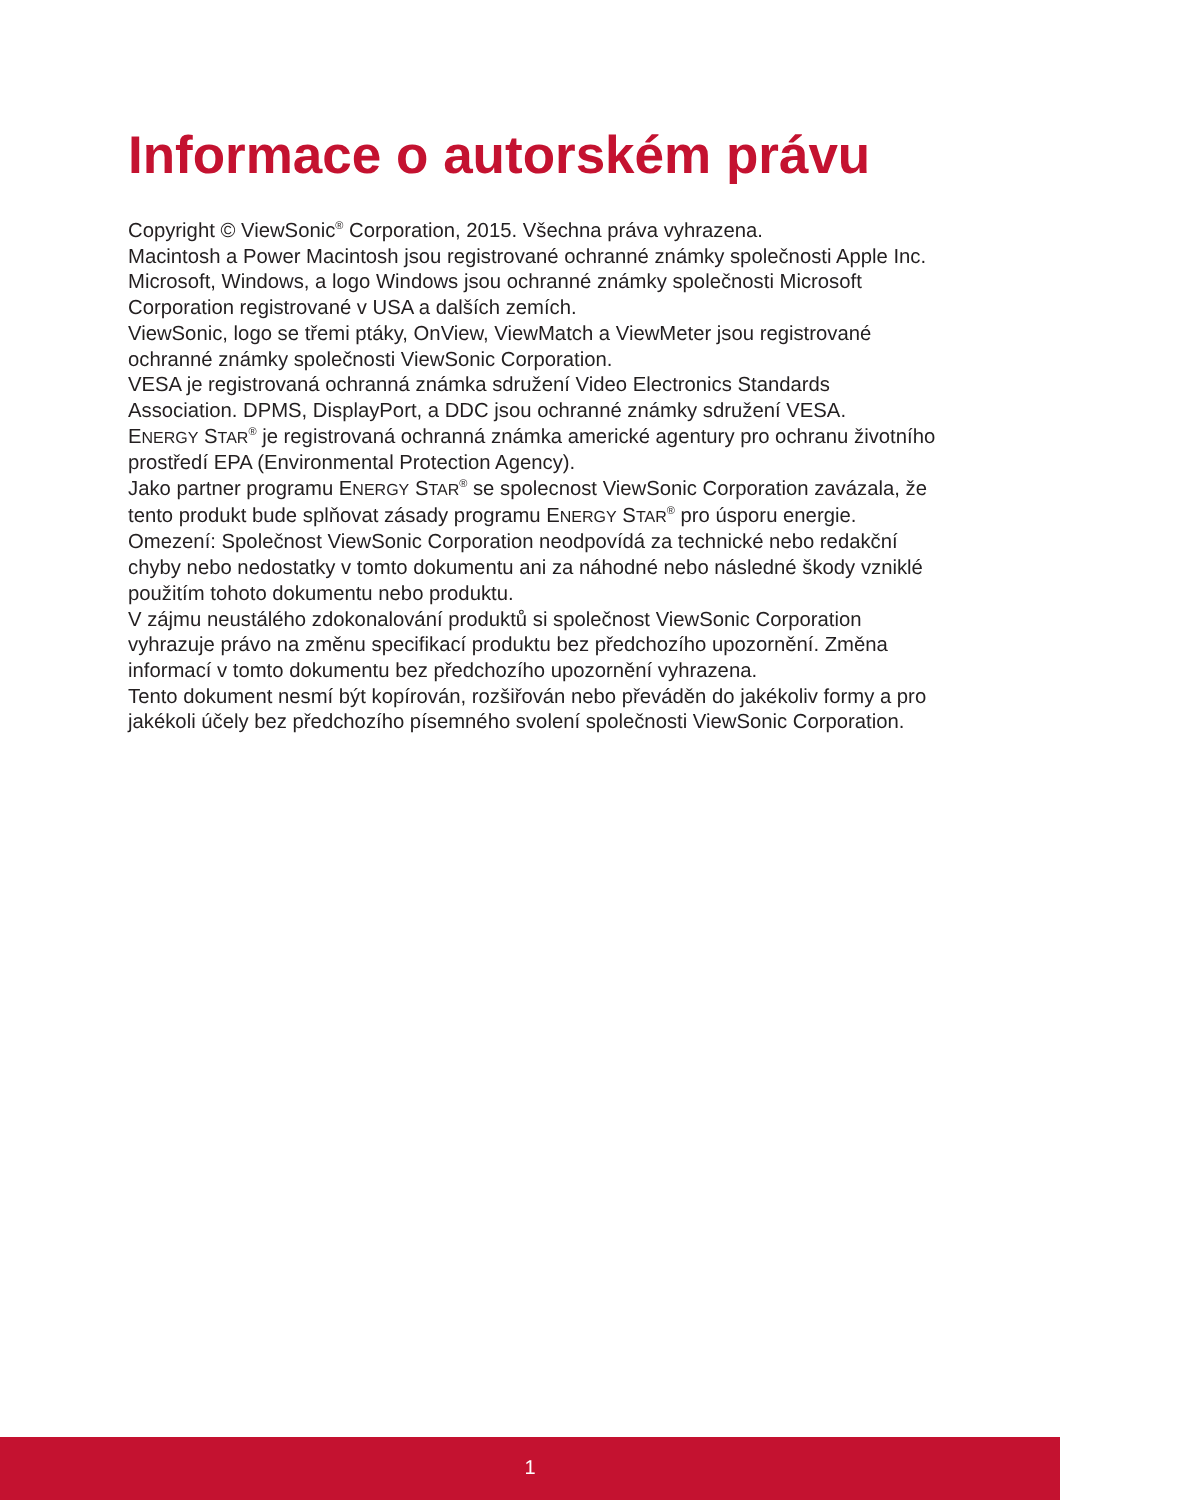Informace o autorském právu
Copyright © ViewSonic<sup>®</sup> Corporation, 2015. Všechna práva vyhrazena.
Macintosh a Power Macintosh jsou registrované ochranné známky společnosti Apple Inc.
Microsoft, Windows, a logo Windows jsou ochranné známky společnosti Microsoft Corporation registrované v USA a dalších zemích.
ViewSonic, logo se třemi ptáky, OnView, ViewMatch a ViewMeter jsou registrované ochranné známky společnosti ViewSonic Corporation.
VESA je registrovaná ochranná známka sdružení Video Electronics Standards Association. DPMS, DisplayPort, a DDC jsou ochranné známky sdružení VESA.
ENERGY STAR<sup>®</sup> je registrovaná ochranná známka americké agentury pro ochranu životního prostředí EPA (Environmental Protection Agency).
Jako partner programu ENERGY STAR<sup>®</sup> se spolecnost ViewSonic Corporation zavázala, že tento produkt bude splňovat zásady programu ENERGY STAR<sup>®</sup> pro úsporu energie.
Omezení: Společnost ViewSonic Corporation neodpovídá za technické nebo redakční chyby nebo nedostatky v tomto dokumentu ani za náhodné nebo následné škody vzniklé použitím tohoto dokumentu nebo produktu.
V zájmu neustálého zdokonalování produktů si společnost ViewSonic Corporation vyhrazuje právo na změnu specifikací produktu bez předchozího upozornění. Změna informací v tomto dokumentu bez předchozího upozornění vyhrazena.
Tento dokument nesmí být kopírován, rozšiřován nebo převáděn do jakékoliv formy a pro jakékoli účely bez předchozího písemného svolení společnosti ViewSonic Corporation.
1